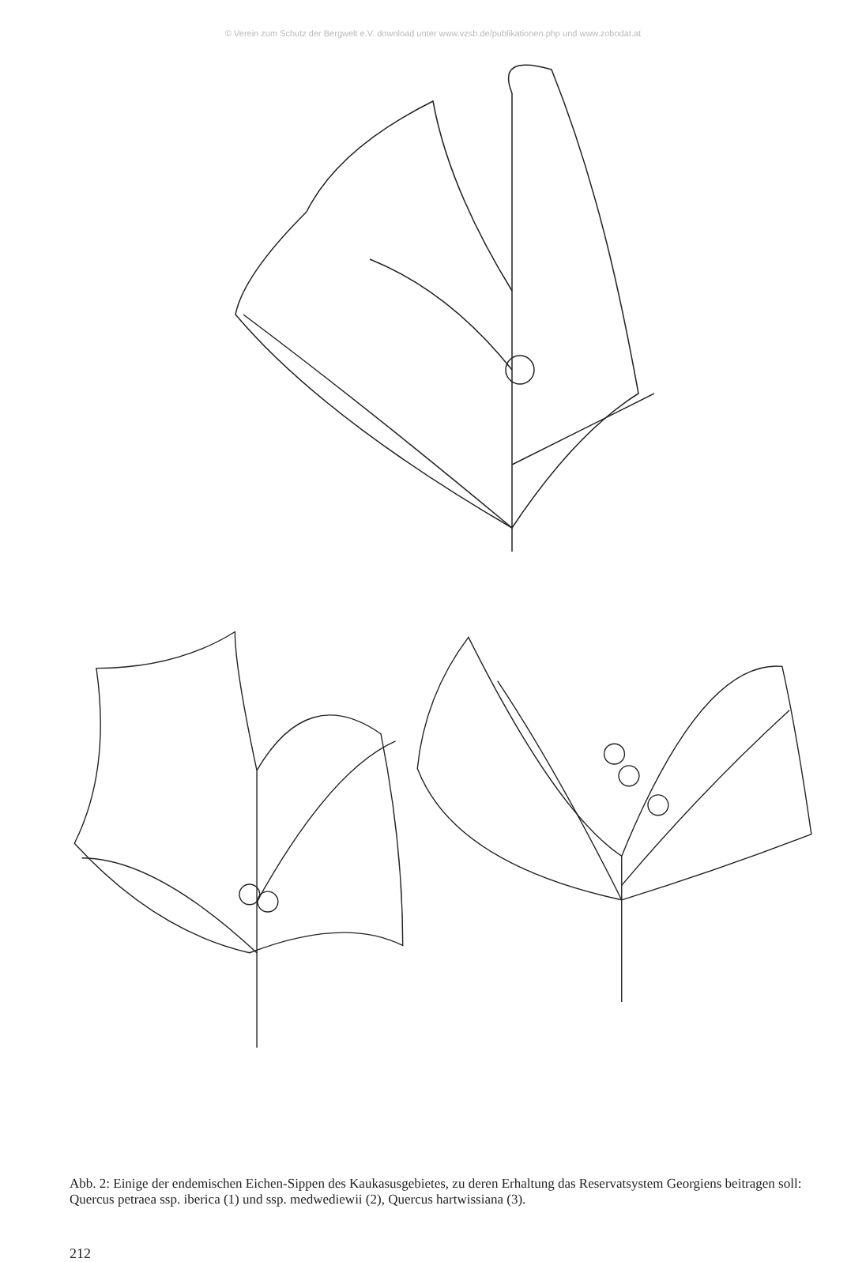© Verein zum Schutz der Bergwelt e.V. download unter www.vzsb.de/publikationen.php und www.zobodat.at
Abb. 2: Einige der endemischen Eichen-Sippen des Kaukasusgebietes, zu deren Erhaltung das Reservatsystem Georgiens beitragen soll: Quercus petraea ssp. iberica (1) und ssp. medwediewii (2), Quercus hartwissiana (3).
212